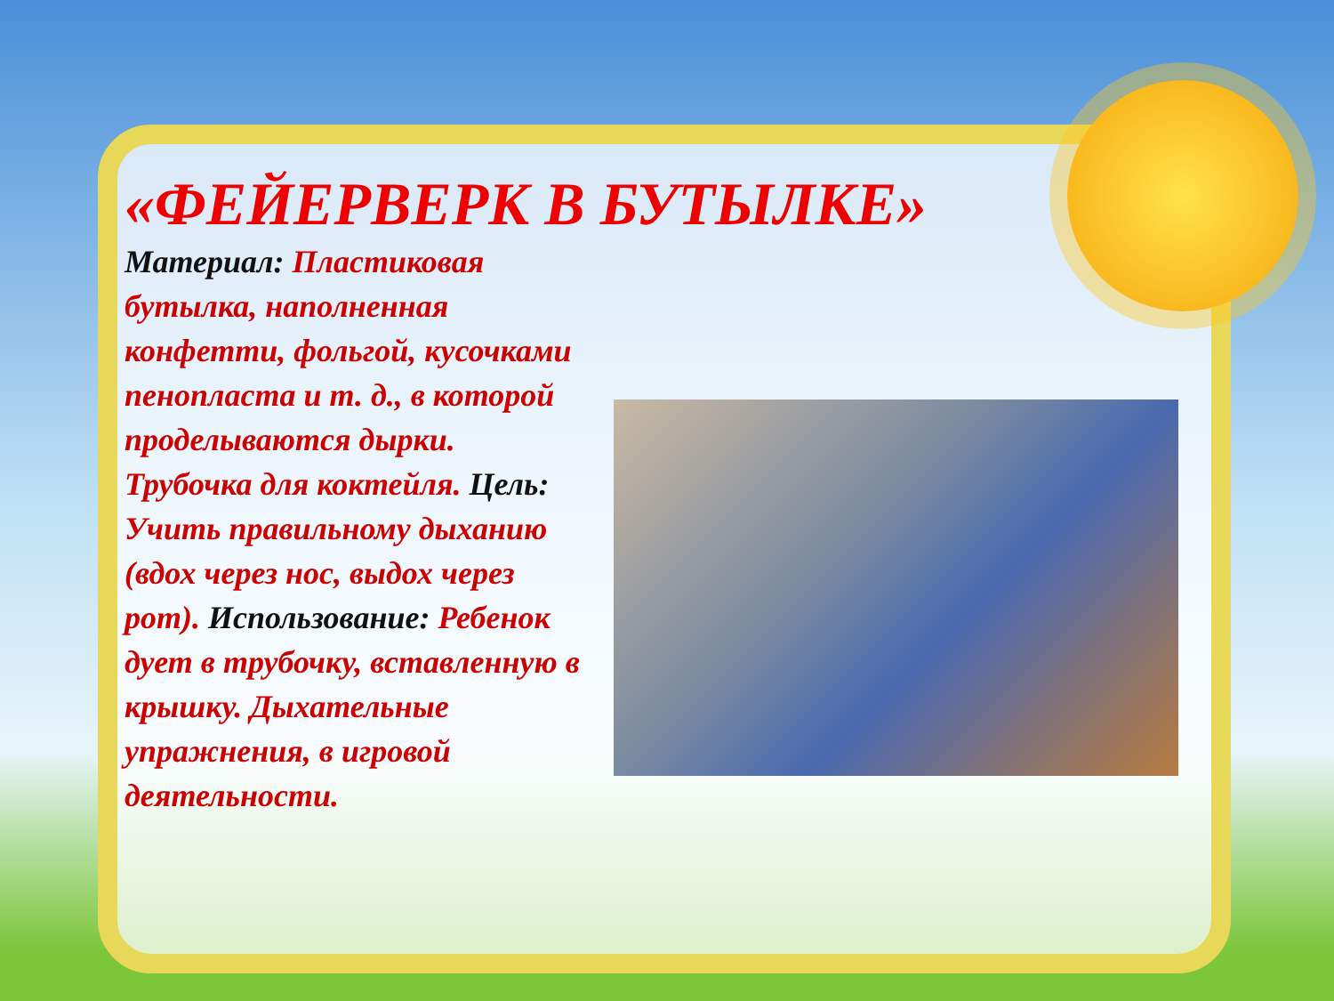«ФЕЙЕРВЕРК В БУТЫЛКЕ»
Материал: Пластиковая бутылка, наполненная конфетти, фольгой, кусочками пенопласта и т. д., в которой проделываются дырки. Трубочка для коктейля. Цель: Учить правильному дыханию (вдох через нос, выдох через рот). Использование: Ребенок дует в трубочку, вставленную в крышку. Дыхательные упражнения, в игровой деятельности.